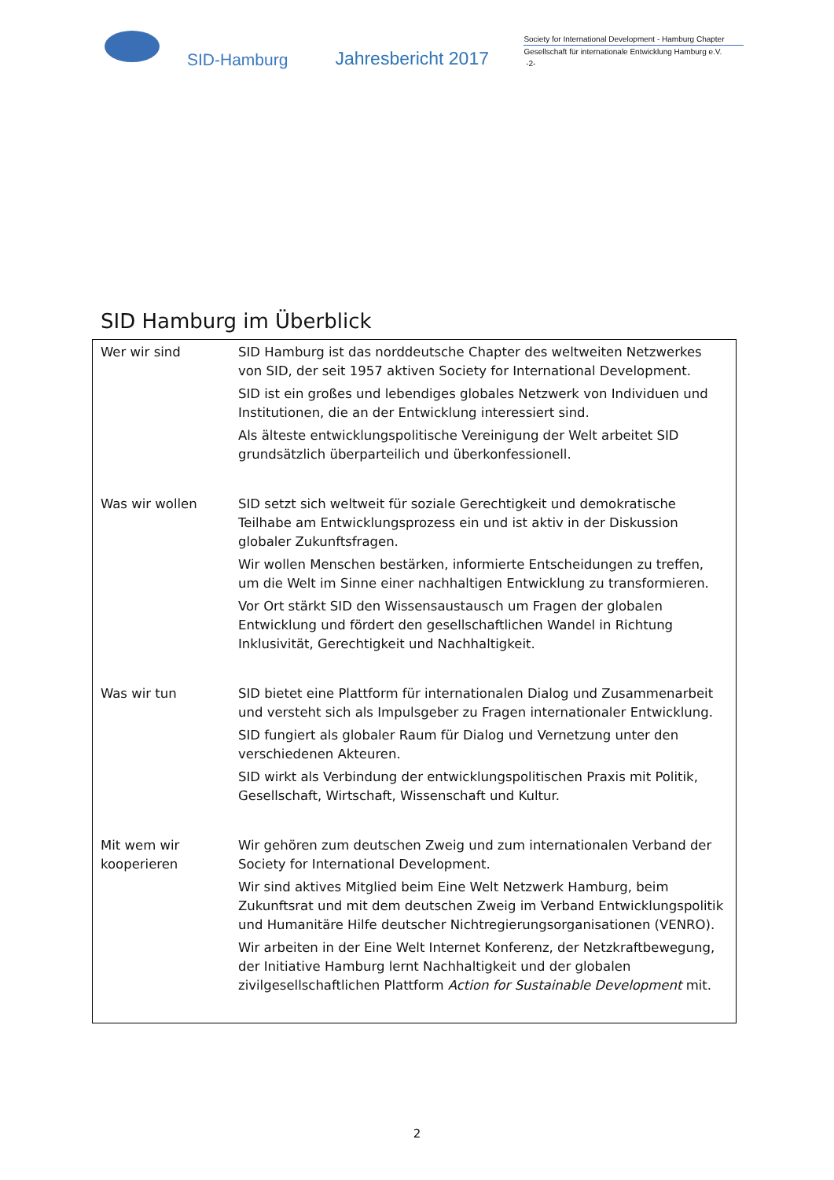SID-Hamburg
Jahresbericht 2017
Society for International Development - Hamburg Chapter
Gesellschaft für internationale Entwicklung Hamburg e.V.
-2-
SID Hamburg im Überblick
| Wer wir sind | SID Hamburg ist das norddeutsche Chapter des weltweiten Netzwerkes von SID, der seit 1957 aktiven Society for International Development. SID ist ein großes und lebendiges globales Netzwerk von Individuen und Institutionen, die an der Entwicklung interessiert sind. Als älteste entwicklungspolitische Vereinigung der Welt arbeitet SID grundsätzlich überparteilich und überkonfessionell. |
| Was wir wollen | SID setzt sich weltweit für soziale Gerechtigkeit und demokratische Teilhabe am Entwicklungsprozess ein und ist aktiv in der Diskussion globaler Zukunftsfragen. Wir wollen Menschen bestärken, informierte Entscheidungen zu treffen, um die Welt im Sinne einer nachhaltigen Entwicklung zu transformieren. Vor Ort stärkt SID den Wissensaustausch um Fragen der globalen Entwicklung und fördert den gesellschaftlichen Wandel in Richtung Inklusivität, Gerechtigkeit und Nachhaltigkeit. |
| Was wir tun | SID bietet eine Plattform für internationalen Dialog und Zusammenarbeit und versteht sich als Impulsgeber zu Fragen internationaler Entwicklung. SID fungiert als globaler Raum für Dialog und Vernetzung unter den verschiedenen Akteuren. SID wirkt als Verbindung der entwicklungspolitischen Praxis mit Politik, Gesellschaft, Wirtschaft, Wissenschaft und Kultur. |
| Mit wem wir kooperieren | Wir gehören zum deutschen Zweig und zum internationalen Verband der Society for International Development. Wir sind aktives Mitglied beim Eine Welt Netzwerk Hamburg, beim Zukunftsrat und mit dem deutschen Zweig im Verband Entwicklungspolitik und Humanitäre Hilfe deutscher Nichtregierungsorganisationen (VENRO). Wir arbeiten in der Eine Welt Internet Konferenz, der Netzkraftbewegung, der Initiative Hamburg lernt Nachhaltigkeit und der globalen zivilgesellschaftlichen Plattform Action for Sustainable Development mit. |
2